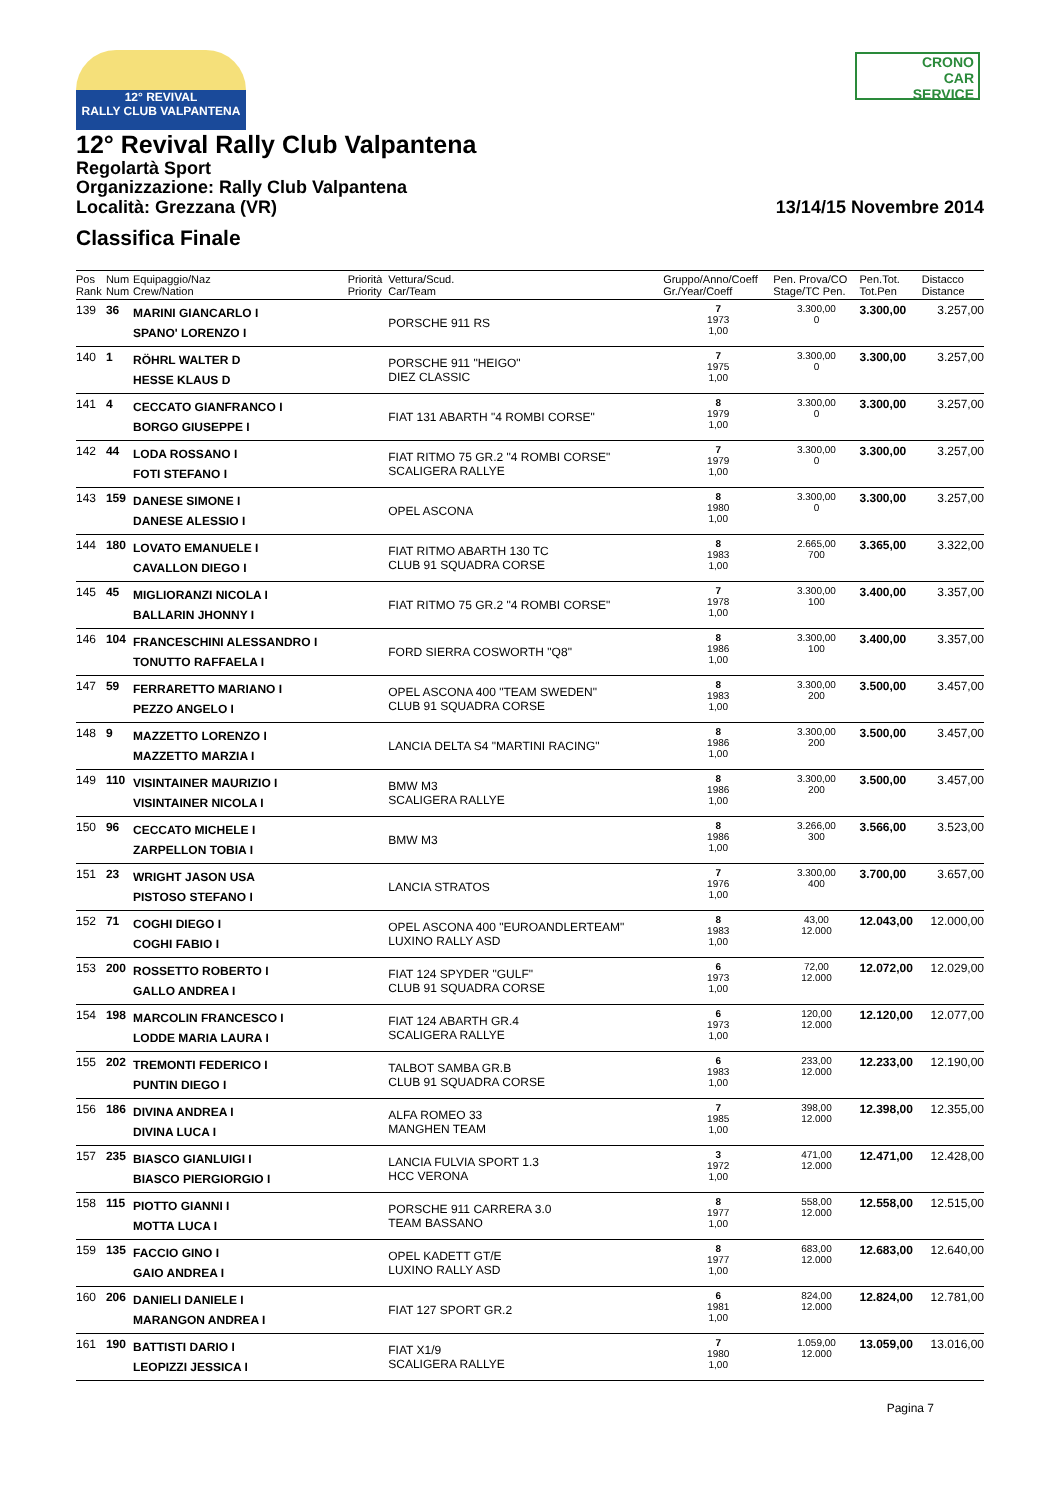12° REVIVAL
RALLY CLUB VALPANTENA
CRONO
CAR
SERVICE
12° Revival Rally Club Valpantena
Regolartà Sport
Organizzazione: Rally Club Valpantena
Località: Grezzana (VR) 13/14/15 Novembre 2014
Classifica Finale
| Pos Rank | Num Num | Equipaggio/Naz Crew/Nation | Priorità Priority | Vettura/Scud. Car/Team | Gruppo/Anno/Coeff Gr./Year/Coeff | Pen. Prova/CO Stage/TC Pen. | Pen.Tot. Tot.Pen | Distacco Distance |
| --- | --- | --- | --- | --- | --- | --- | --- | --- |
| 139 | 36 | MARINI GIANCARLO I SPANO' LORENZO I | | PORSCHE 911 RS | 7 1973 1,00 | 3.300,00 0 | 3.300,00 | 3.257,00 |
| 140 | 1 | RÖHRL WALTER D HESSE KLAUS D | | PORSCHE 911 "HEIGO" DIEZ CLASSIC | 7 1975 1,00 | 3.300,00 0 | 3.300,00 | 3.257,00 |
| 141 | 4 | CECCATO GIANFRANCO I BORGO GIUSEPPE I | | FIAT 131 ABARTH "4 ROMBI CORSE" | 8 1979 1,00 | 3.300,00 0 | 3.300,00 | 3.257,00 |
| 142 | 44 | LODA ROSSANO I FOTI STEFANO I | | FIAT RITMO 75 GR.2 "4 ROMBI CORSE" SCALIGERA RALLYE | 7 1979 1,00 | 3.300,00 0 | 3.300,00 | 3.257,00 |
| 143 | 159 | DANESE SIMONE I DANESE ALESSIO I | | OPEL ASCONA | 8 1980 1,00 | 3.300,00 0 | 3.300,00 | 3.257,00 |
| 144 | 180 | LOVATO EMANUELE I CAVALLON DIEGO I | | FIAT RITMO ABARTH 130 TC CLUB 91 SQUADRA CORSE | 8 1983 1,00 | 2.665,00 700 | 3.365,00 | 3.322,00 |
| 145 | 45 | MIGLIORANZI NICOLA I BALLARIN JHONNY I | | FIAT RITMO 75 GR.2 "4 ROMBI CORSE" | 7 1978 1,00 | 3.300,00 100 | 3.400,00 | 3.357,00 |
| 146 | 104 | FRANCESCHINI ALESSANDRO I TONUTTO RAFFAELA I | | FORD SIERRA COSWORTH "Q8" | 8 1986 1,00 | 3.300,00 100 | 3.400,00 | 3.357,00 |
| 147 | 59 | FERRARETTO MARIANO I PEZZO ANGELO I | | OPEL ASCONA 400 "TEAM SWEDEN" CLUB 91 SQUADRA CORSE | 8 1983 1,00 | 3.300,00 200 | 3.500,00 | 3.457,00 |
| 148 | 9 | MAZZETTO LORENZO I MAZZETTO MARZIA I | | LANCIA DELTA S4 "MARTINI RACING" | 8 1986 1,00 | 3.300,00 200 | 3.500,00 | 3.457,00 |
| 149 | 110 | VISINTAINER MAURIZIO I VISINTAINER NICOLA I | | BMW M3 SCALIGERA RALLYE | 8 1986 1,00 | 3.300,00 200 | 3.500,00 | 3.457,00 |
| 150 | 96 | CECCATO MICHELE I ZARPELLON TOBIA I | | BMW M3 | 8 1986 1,00 | 3.266,00 300 | 3.566,00 | 3.523,00 |
| 151 | 23 | WRIGHT JASON USA PISTOSO STEFANO I | | LANCIA STRATOS | 7 1976 1,00 | 3.300,00 400 | 3.700,00 | 3.657,00 |
| 152 | 71 | COGHI DIEGO I COGHI FABIO I | | OPEL ASCONA 400 "EUROANDLERTEAM" LUXINO RALLY ASD | 8 1983 1,00 | 43,00 12.000 | 12.043,00 | 12.000,00 |
| 153 | 200 | ROSSETTO ROBERTO I GALLO ANDREA I | | FIAT 124 SPYDER "GULF" CLUB 91 SQUADRA CORSE | 6 1973 1,00 | 72,00 12.000 | 12.072,00 | 12.029,00 |
| 154 | 198 | MARCOLIN FRANCESCO I LODDE MARIA LAURA I | | FIAT 124 ABARTH GR.4 SCALIGERA RALLYE | 6 1973 1,00 | 120,00 12.000 | 12.120,00 | 12.077,00 |
| 155 | 202 | TREMONTI FEDERICO I PUNTIN DIEGO I | | TALBOT SAMBA GR.B CLUB 91 SQUADRA CORSE | 6 1983 1,00 | 233,00 12.000 | 12.233,00 | 12.190,00 |
| 156 | 186 | DIVINA ANDREA I DIVINA LUCA I | | ALFA ROMEO 33 MANGHEN TEAM | 7 1985 1,00 | 398,00 12.000 | 12.398,00 | 12.355,00 |
| 157 | 235 | BIASCO GIANLUIGI I BIASCO PIERGIORGIO I | | LANCIA FULVIA SPORT 1.3 HCC VERONA | 3 1972 1,00 | 471,00 12.000 | 12.471,00 | 12.428,00 |
| 158 | 115 | PIOTTO GIANNI I MOTTA LUCA I | | PORSCHE 911 CARRERA 3.0 TEAM BASSANO | 8 1977 1,00 | 558,00 12.000 | 12.558,00 | 12.515,00 |
| 159 | 135 | FACCIO GINO I GAIO ANDREA I | | OPEL KADETT GT/E LUXINO RALLY ASD | 8 1977 1,00 | 683,00 12.000 | 12.683,00 | 12.640,00 |
| 160 | 206 | DANIELI DANIELE I MARANGON ANDREA I | | FIAT 127 SPORT GR.2 | 6 1981 1,00 | 824,00 12.000 | 12.824,00 | 12.781,00 |
| 161 | 190 | BATTISTI DARIO I LEOPIZZI JESSICA I | | FIAT X1/9 SCALIGERA RALLYE | 7 1980 1,00 | 1.059,00 12.000 | 13.059,00 | 13.016,00 |
Pagina 7